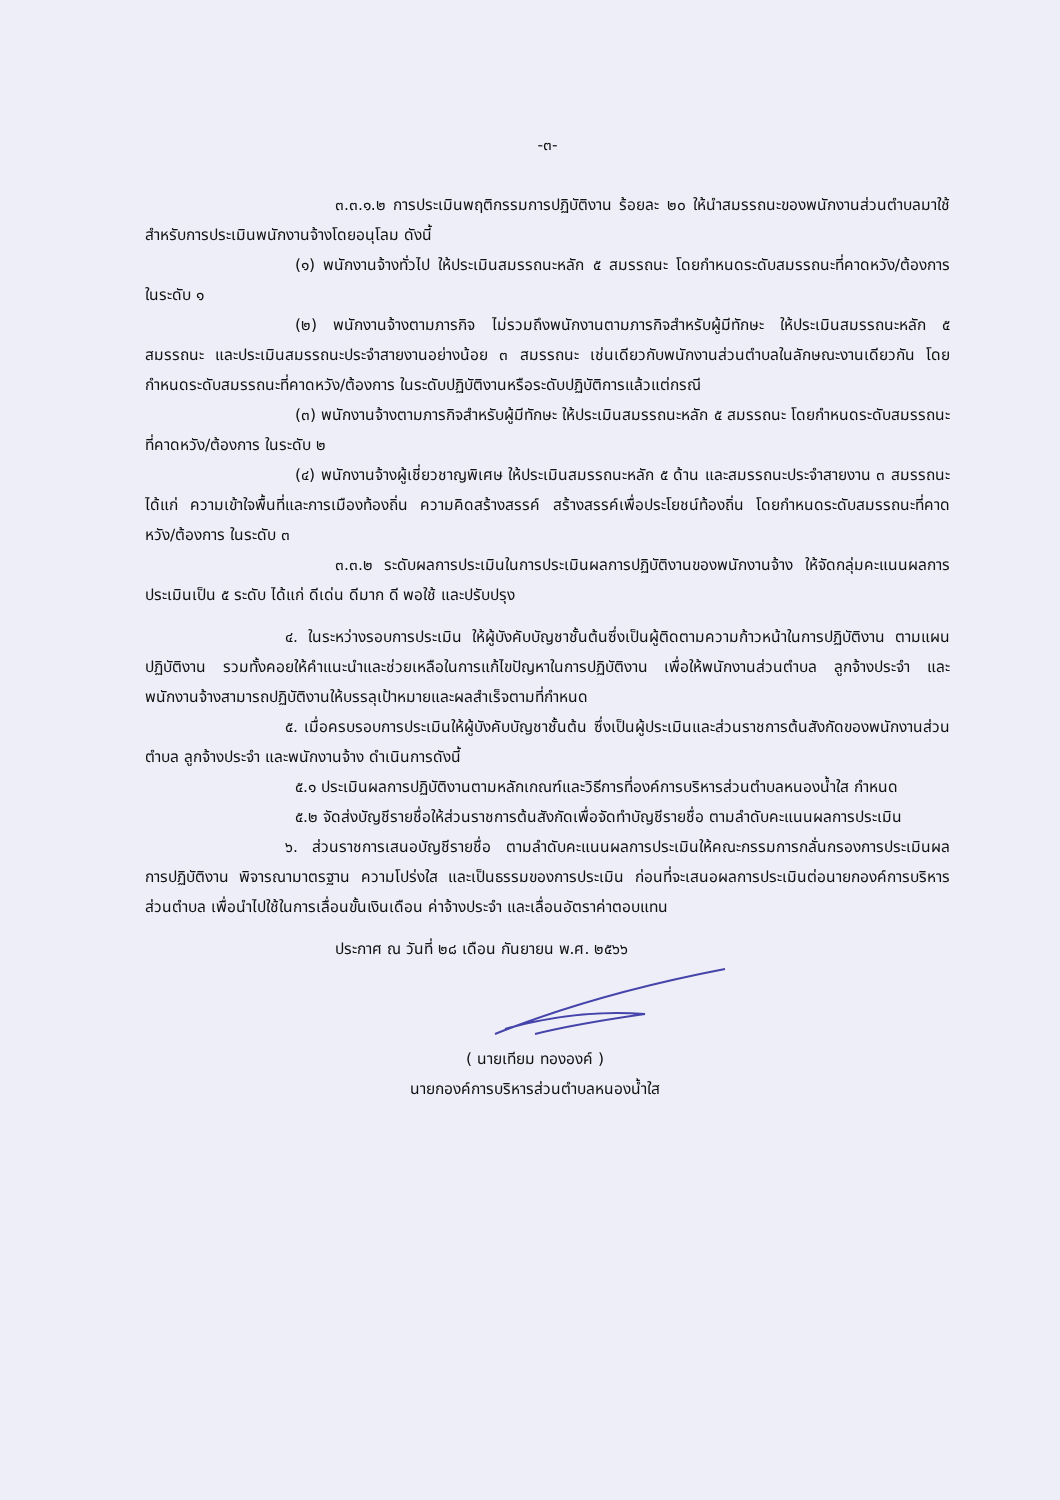-๓-
๓.๓.๑.๒ การประเมินพฤติกรรมการปฏิบัติงาน ร้อยละ ๒๐ ให้นำสมรรถนะของพนักงานส่วนตำบลมาใช้สำหรับการประเมินพนักงานจ้างโดยอนุโลม ดังนี้
(๑) พนักงานจ้างทั่วไป ให้ประเมินสมรรถนะหลัก ๕ สมรรถนะ โดยกำหนดระดับสมรรถนะที่คาดหวัง/ต้องการ ในระดับ ๑
(๒) พนักงานจ้างตามภารกิจ ไม่รวมถึงพนักงานตามภารกิจสำหรับผู้มีทักษะ ให้ประเมินสมรรถนะหลัก ๕ สมรรถนะ และประเมินสมรรถนะประจำสายงานอย่างน้อย ๓ สมรรถนะ เช่นเดียวกับพนักงานส่วนตำบลในลักษณะงานเดียวกัน โดยกำหนดระดับสมรรถนะที่คาดหวัง/ต้องการ ในระดับปฏิบัติงานหรือระดับปฏิบัติการแล้วแต่กรณี
(๓) พนักงานจ้างตามภารกิจสำหรับผู้มีทักษะ ให้ประเมินสมรรถนะหลัก ๕ สมรรถนะ โดยกำหนดระดับสมรรถนะที่คาดหวัง/ต้องการ ในระดับ ๒
(๔) พนักงานจ้างผู้เชี่ยวชาญพิเศษ ให้ประเมินสมรรถนะหลัก ๕ ด้าน และสมรรถนะประจำสายงาน ๓ สมรรถนะ ได้แก่ ความเข้าใจพื้นที่และการเมืองท้องถิ่น ความคิดสร้างสรรค์ สร้างสรรค์เพื่อประโยชน์ท้องถิ่น โดยกำหนดระดับสมรรถนะที่คาดหวัง/ต้องการ ในระดับ ๓
๓.๓.๒ ระดับผลการประเมินในการประเมินผลการปฏิบัติงานของพนักงานจ้าง ให้จัดกลุ่มคะแนนผลการประเมินเป็น ๕ ระดับ ได้แก่ ดีเด่น ดีมาก ดี พอใช้ และปรับปรุง
๔. ในระหว่างรอบการประเมิน ให้ผู้บังคับบัญชาชั้นต้นซึ่งเป็นผู้ติดตามความก้าวหน้าในการปฏิบัติงาน ตามแผนปฏิบัติงาน รวมทั้งคอยให้คำแนะนำและช่วยเหลือในการแก้ไขปัญหาในการปฏิบัติงาน เพื่อให้พนักงานส่วนตำบล ลูกจ้างประจำ และพนักงานจ้างสามารถปฏิบัติงานให้บรรลุเป้าหมายและผลสำเร็จตามที่กำหนด
๕. เมื่อครบรอบการประเมินให้ผู้บังคับบัญชาชั้นต้น ซึ่งเป็นผู้ประเมินและส่วนราชการต้นสังกัดของพนักงานส่วนตำบล ลูกจ้างประจำ และพนักงานจ้าง ดำเนินการดังนี้
๕.๑ ประเมินผลการปฏิบัติงานตามหลักเกณฑ์และวิธีการที่องค์การบริหารส่วนตำบลหนองน้ำใส กำหนด
๕.๒ จัดส่งบัญชีรายชื่อให้ส่วนราชการต้นสังกัดเพื่อจัดทำบัญชีรายชื่อ ตามลำดับคะแนนผลการประเมิน
๖. ส่วนราชการเสนอบัญชีรายชื่อ ตามลำดับคะแนนผลการประเมินให้คณะกรรมการกลั่นกรองการประเมินผลการปฏิบัติงาน พิจารณามาตรฐาน ความโปร่งใส และเป็นธรรมของการประเมิน ก่อนที่จะเสนอผลการประเมินต่อนายกองค์การบริหารส่วนตำบล เพื่อนำไปใช้ในการเลื่อนขั้นเงินเดือน ค่าจ้างประจำ และเลื่อนอัตราค่าตอบแทน
ประกาศ ณ วันที่ ๒๘ เดือน กันยายน พ.ศ. ๒๕๖๖
( นายเทียม ทององค์ )
นายกองค์การบริหารส่วนตำบลหนองน้ำใส